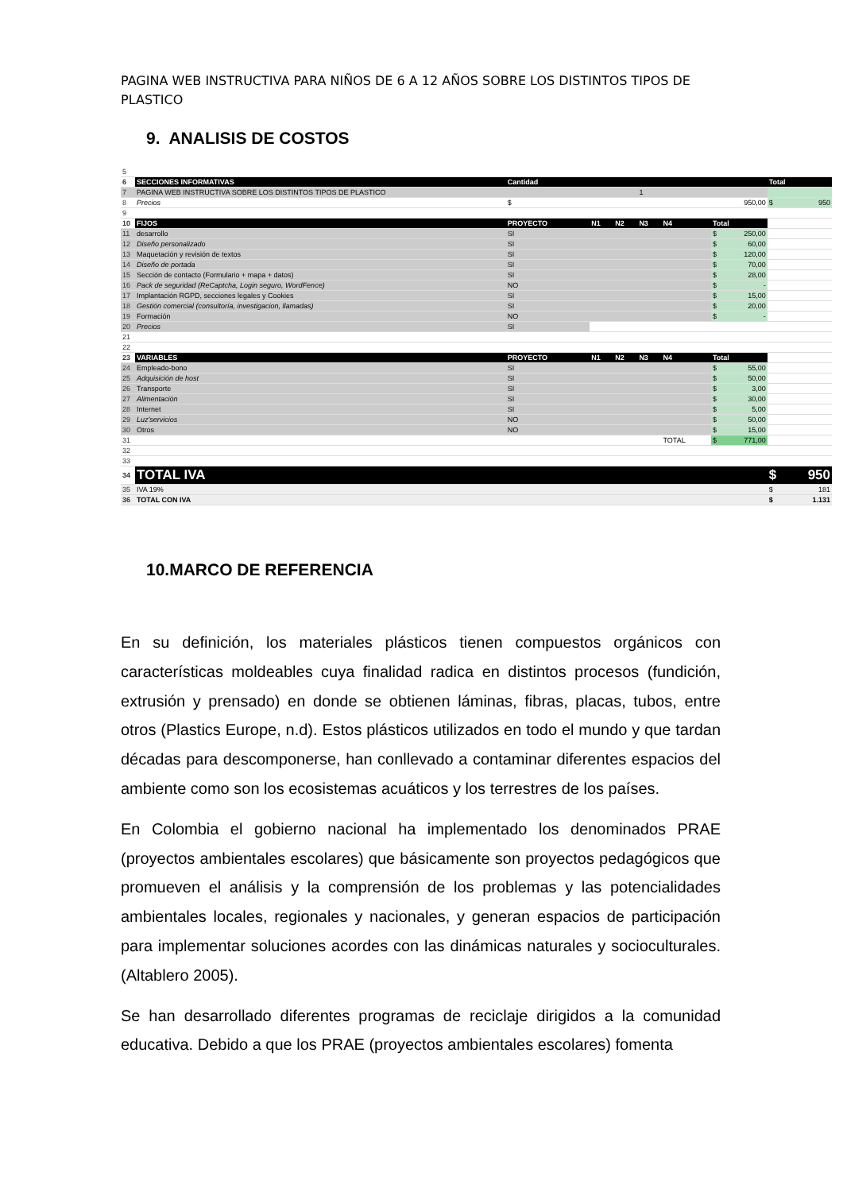PAGINA WEB INSTRUCTIVA PARA NIÑOS DE 6 A 12 AÑOS SOBRE LOS DISTINTOS TIPOS DE PLASTICO
9. ANALISIS DE COSTOS
| 5 | | | | | | | | |
| 6 | SECCIONES INFORMATIVAS | Cantidad | | | | | | Total |
| 7 | PAGINA WEB INSTRUCTIVA SOBRE LOS DISTINTOS TIPOS DE PLASTICO | | | | 1 | | | |
| 8 | Precios | $ | 950,00 | | | | | $ 950 |
| 9 | | | | | | | | |
| 10 | FIJOS | PROYECTO | N1 | N2 | N3 | N4 | Total | |
| 11 | desarrollo | SI | | | | | $ 250,00 | |
| 12 | Diseño personalizado | SI | | | | | $ 60,00 | |
| 13 | Maquetación y revisión de textos | SI | | | | | $ 120,00 | |
| 14 | Diseño de portada | SI | | | | | $ 70,00 | |
| 15 | Sección de contacto (Formulario + mapa + datos) | SI | | | | | $ 28,00 | |
| 16 | Pack de seguridad (ReCaptcha, Login seguro, WordFence) | NO | | | | | $ - | |
| 17 | Implantación RGPD, secciones legales y Cookies | SI | | | | | $ 15,00 | |
| 18 | Gestión comercial (consultoría, investigacion, llamadas) | SI | | | | | $ 20,00 | |
| 19 | Formación | NO | | | | | $ - | |
| 20 | Precios | SI | | | | | | |
| 21 | | | | | | | | |
| 22 | | | | | | | | |
| 23 | VARIABLES | PROYECTO | N1 | N2 | N3 | N4 | Total | |
| 24 | Empleado-bono | SI | | | | | $ 55,00 | |
| 25 | Adquisición de host | SI | | | | | $ 50,00 | |
| 26 | Transporte | SI | | | | | $ 3,00 | |
| 27 | Alimentación | SI | | | | | $ 30,00 | |
| 28 | Internet | SI | | | | | $ 5,00 | |
| 29 | Luz'servicios | NO | | | | | $ 50,00 | |
| 30 | Otros | NO | | | | | $ 15,00 | |
| 31 | | | | | | TOTAL | $ 771,00 | |
| 32 | | | | | | | | |
| 33 | | | | | | | | |
| 34 | TOTAL IVA | | | | | | | $ 950 |
| 35 | IVA 19% | | | | | | | $ 181 |
| 36 | TOTAL CON IVA | | | | | | | $ 1.131 |
10.MARCO DE REFERENCIA
En su definición, los materiales plásticos tienen compuestos orgánicos con características moldeables cuya finalidad radica en distintos procesos (fundición, extrusión y prensado) en donde se obtienen láminas, fibras, placas, tubos, entre otros (Plastics Europe, n.d). Estos plásticos utilizados en todo el mundo y que tardan décadas para descomponerse, han conllevado a contaminar diferentes espacios del ambiente como son los ecosistemas acuáticos y los terrestres de los países.
En Colombia el gobierno nacional ha implementado los denominados PRAE (proyectos ambientales escolares) que básicamente son proyectos pedagógicos que promueven el análisis y la comprensión de los problemas y las potencialidades ambientales locales, regionales y nacionales, y generan espacios de participación para implementar soluciones acordes con las dinámicas naturales y socioculturales. (Altablero 2005).
Se han desarrollado diferentes programas de reciclaje dirigidos a la comunidad educativa. Debido a que los PRAE (proyectos ambientales escolares) fomenta